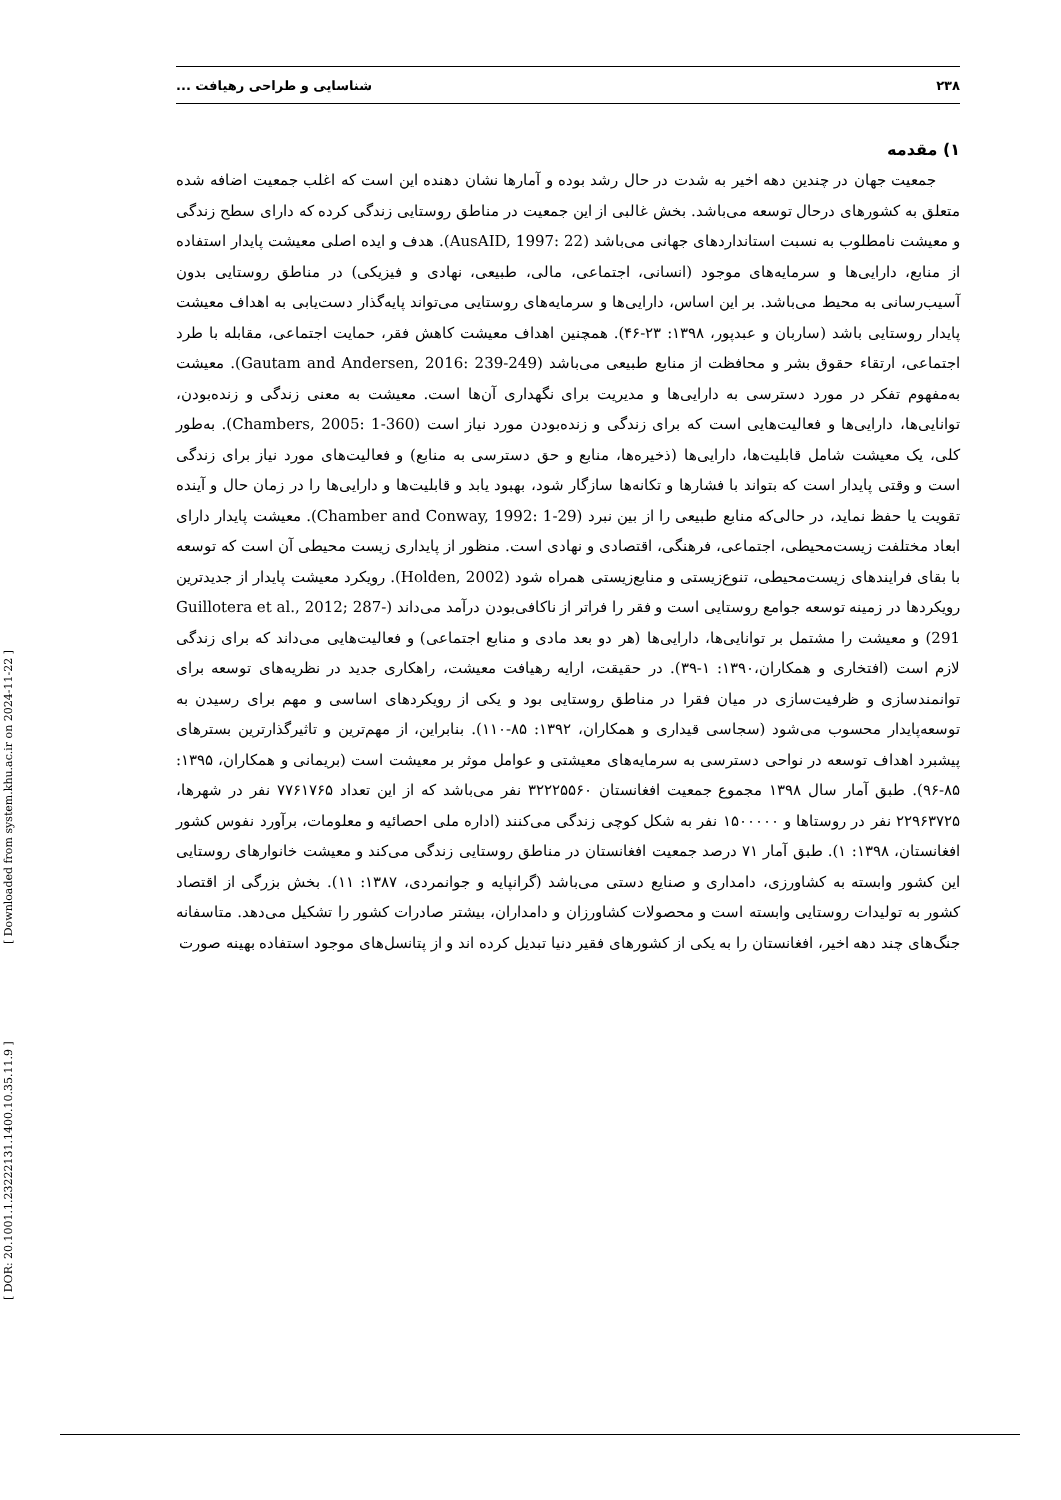۲۳۸ شناسایی و طراحی رهیافت ...
[ DOR: 20.1001.1.23222131.1400.10.35.11.9 ] [ Downloaded from system.khu.ac.ir on 2024-11-22 ]
۱) مقدمه
جمعیت جهان در چندین دهه اخیر به شدت در حال رشد بوده و آمارها نشان دهنده این است که اغلب جمعیت اضافه شده متعلق به کشورهای درحال توسعه می‌باشد. بخش غالبی از این جمعیت در مناطق روستایی زندگی کرده که دارای سطح زندگی و معیشت نامطلوب به نسبت استانداردهای جهانی می‌باشد (AusAID, 1997: 22). هدف و ایده اصلی معیشت پایدار استفاده از منابع، دارایی‌ها و سرمایه‌های موجود (انسانی، اجتماعی، مالی، طبیعی، نهادی و فیزیکی) در مناطق روستایی بدون آسیب‌رسانی به محیط می‌باشد. بر این اساس، دارایی‌ها و سرمایه‌های روستایی می‌تواند پایه‌گذار دست‌یابی به اهداف معیشت پایدار روستایی باشد (ساربان و عبدپور، ۱۳۹۸: ۲۳-۴۶). همچنین اهداف معیشت کاهش فقر، حمایت اجتماعی، مقابله با طرد اجتماعی، ارتقاء حقوق بشر و محافظت از منابع طبیعی می‌باشد (Gautam and Andersen, 2016: 239-249). معیشت به‌مفهوم تفکر در مورد دسترسی به دارایی‌ها و مدیریت برای نگهداری آن‌ها است. معیشت به معنی زندگی و زنده‌بودن، توانایی‌ها، دارایی‌ها و فعالیت‌هایی است که برای زندگی و زنده‌بودن مورد نیاز است (Chambers, 2005: 1-360). به‌طور کلی، یک معیشت شامل قابلیت‌ها، دارایی‌ها (ذخیره‌ها، منابع و حق دسترسی به منابع) و فعالیت‌های مورد نیاز برای زندگی است و وقتی پایدار است که بتواند با فشارها و تکانه‌ها سازگار شود، بهبود یابد و قابلیت‌ها و دارایی‌ها را در زمان حال و آینده تقویت یا حفظ نماید، در حالی‌که منابع طبیعی را از بین نبرد (Chamber and Conway, 1992: 1-29). معیشت پایدار دارای ابعاد مختلفت زیست‌محیطی، اجتماعی، فرهنگی، اقتصادی و نهادی است. منظور از پایداری زیست محیطی آن است که توسعه با بقای فرایندهای زیست‌محیطی، تنوع‌زیستی و منابع‌زیستی همراه شود (Holden, 2002). رویکرد معیشت پایدار از جدیدترین رویکردها در زمینه توسعه جوامع روستایی است و فقر را فراتر از ناکافی‌بودن درآمد می‌داند (Guillotera et al., 2012; 287-291) و معیشت را مشتمل بر توانایی‌ها، دارایی‌ها (هر دو بعد مادی و منابع اجتماعی) و فعالیت‌هایی می‌داند که برای زندگی لازم است (افتخاری و همکاران،۱۳۹۰: ۱-۳۹). در حقیقت، ارایه رهیافت معیشت، راهکاری جدید در نظریه‌های توسعه برای توانمندسازی و ظرفیت‌سازی در میان فقرا در مناطق روستایی بود و یکی از رویکردهای اساسی و مهم برای رسیدن به توسعه‌پایدار محسوب می‌شود (سجاسی قیداری و همکاران، ۱۳۹۲: ۸۵-۱۱۰). بنابراین، از مهم‌ترین و تاثیرگذارترین بسترهای پیشبرد اهداف توسعه در نواحی دسترسی به سرمایه‌های معیشتی و عوامل موثر بر معیشت است (بریمانی و همکاران، ۱۳۹۵: ۸۵-۹۶). طبق آمار سال ۱۳۹۸ مجموع جمعیت افغانستان ۳۲۲۲۵۵۶۰ نفر می‌باشد که از این تعداد ۷۷۶۱۷۶۵ نفر در شهرها، ۲۲۹۶۳۷۲۵ نفر در روستاها و ۱۵۰۰۰۰۰ نفر به شکل کوچی زندگی می‌کنند (اداره ملی احصائیه و معلومات، برآورد نفوس کشور افغانستان، ۱۳۹۸: ۱). طبق آمار ۷۱ درصد جمعیت افغانستان در مناطق روستایی زندگی می‌کند و معیشت خانوارهای روستایی این کشور وابسته به کشاورزی، دامداری و صنایع دستی می‌باشد (گرانپایه و جوانمردی، ۱۳۸۷: ۱۱). بخش بزرگی از اقتصاد کشور به تولیدات روستایی وابسته است و محصولات کشاورزان و دامداران، بیشتر صادرات کشور را تشکیل می‌دهد. متاسفانه جنگ‌های چند دهه اخیر، افغانستان را به یکی از کشورهای فقیر دنیا تبدیل کرده اند و از پتانسل‌های موجود استفاده بهینه صورت